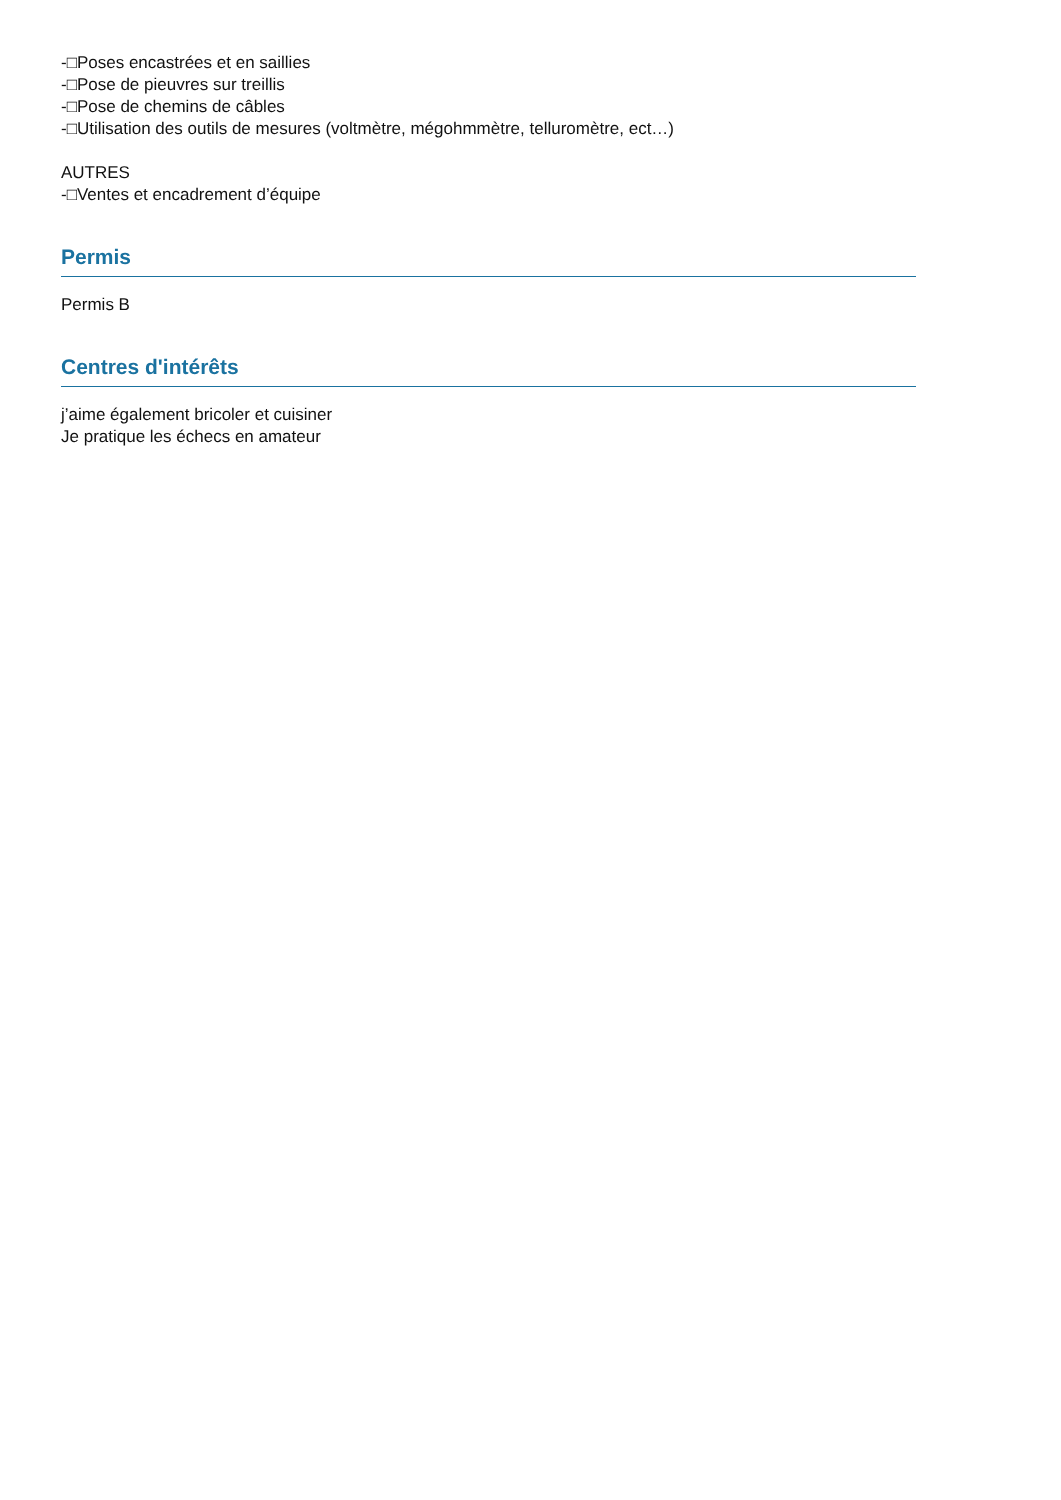-□Poses encastrées et en saillies
-□Pose de pieuvres sur treillis
-□Pose de chemins de câbles
-□Utilisation des outils de mesures (voltmètre, mégohmmètre, telluromètre, ect…)
AUTRES
-□Ventes et encadrement d’équipe
Permis
Permis B
Centres d'intérêts
j’aime également bricoler et cuisiner
Je pratique les échecs en amateur